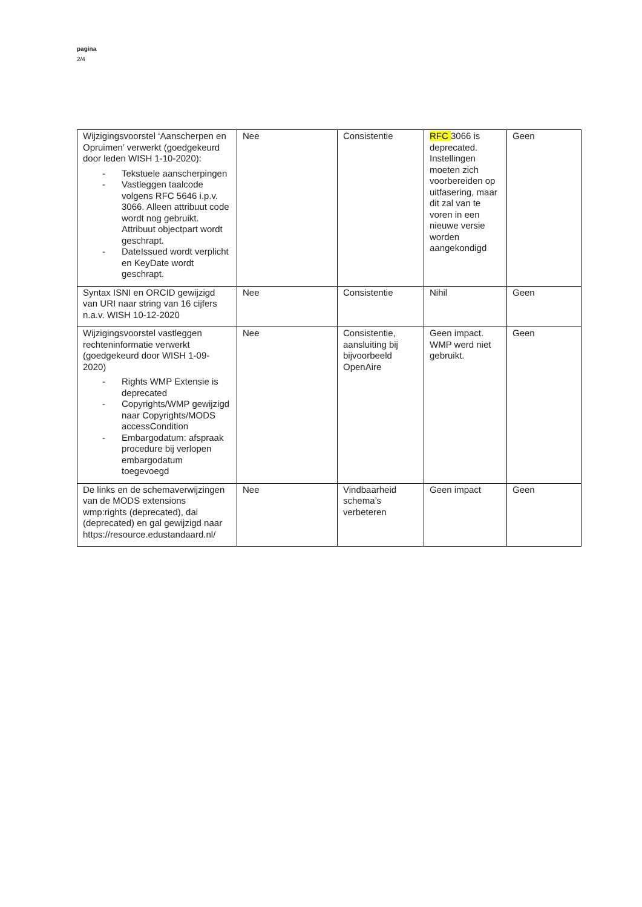pagina
2/4
| Wijzigingsvoorstel ‘Aanscherpen en Opruimen’ verwerkt (goedgekeurd door leden WISH 1-10-2020): - Tekstuele aanscherpingen - Vastleggen taalcode volgens RFC 5646 i.p.v. 3066. Alleen attribuut code wordt nog gebruikt. Attribuut objectpart wordt geschrapt. - DateIssued wordt verplicht en KeyDate wordt geschrapt. | Nee | Consistentie | RFC 3066 is deprecated. Instellingen moeten zich voorbereiden op uitfasering, maar dit zal van te voren in een nieuwe versie worden aangekondigd | Geen |
| Syntax ISNI en ORCID gewijzigd van URI naar string van 16 cijfers n.a.v. WISH 10-12-2020 | Nee | Consistentie | Nihil | Geen |
| Wijzigingsvoorstel vastleggen rechteninformatie verwerkt (goedgekeurd door WISH 1-09-2020) - Rights WMP Extensie is deprecated - Copyrights/WMP gewijzigd naar Copyrights/MODS accessCondition - Embargodatum: afspraak procedure bij verlopen embargodatum toegevoegd | Nee | Consistentie, aansluiting bij bijvoorbeeld OpenAire | Geen impact. WMP werd niet gebruikt. | Geen |
| De links en de schemaverwijzingen van de MODS extensions wmp:rights (deprecated), dai (deprecated) en gal gewijzigd naar https://resource.edustandaard.nl/ | Nee | Vindbaarheid schema’s verbeteren | Geen impact | Geen |